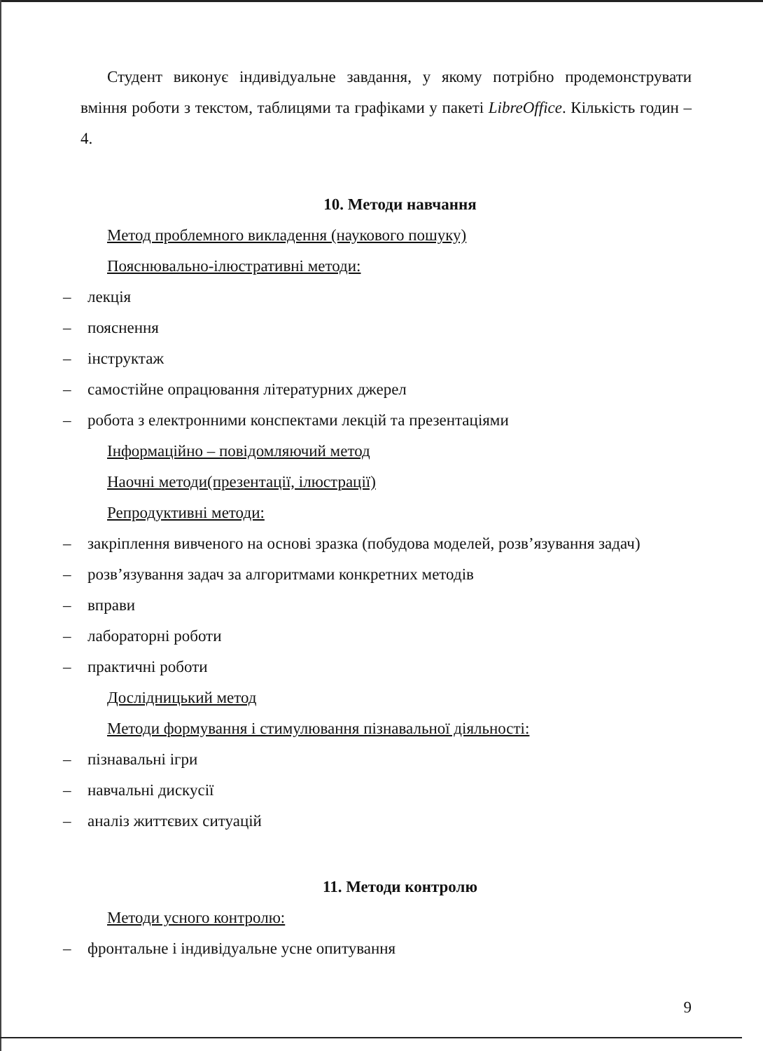Студент виконує індивідуальне завдання, у якому потрібно продемонструвати вміння роботи з текстом, таблицями та графіками у пакеті LibreOffice. Кількість годин – 4.
10. Методи навчання
Метод проблемного викладення (наукового пошуку)
Пояснювально-ілюстративні методи:
– лекція
– пояснення
– інструктаж
– самостійне опрацювання літературних джерел
– робота з електронними конспектами лекцій та презентаціями
Інформаційно – повідомляючий метод
Наочні методи(презентації, ілюстрації)
Репродуктивні методи:
– закріплення вивченого на основі зразка (побудова моделей, розв’язування задач)
– розв’язування задач за алгоритмами конкретних методів
– вправи
– лабораторні роботи
– практичні роботи
Дослідницький метод
Методи формування і стимулювання пізнавальної діяльності:
– пізнавальні ігри
– навчальні дискусії
– аналіз життєвих ситуацій
11. Методи контролю
Методи усного контролю:
– фронтальне і індивідуальне усне опитування
9